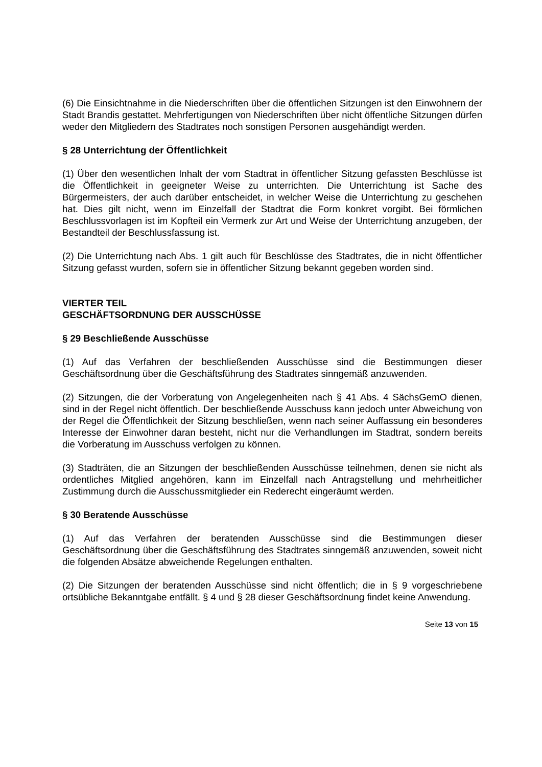(6) Die Einsichtnahme in die Niederschriften über die öffentlichen Sitzungen ist den Einwohnern der Stadt Brandis gestattet. Mehrfertigungen von Niederschriften über nicht öffentliche Sitzungen dürfen weder den Mitgliedern des Stadtrates noch sonstigen Personen ausgehändigt werden.
§ 28 Unterrichtung der Öffentlichkeit
(1) Über den wesentlichen Inhalt der vom Stadtrat in öffentlicher Sitzung gefassten Beschlüsse ist die Öffentlichkeit in geeigneter Weise zu unterrichten. Die Unterrichtung ist Sache des Bürgermeisters, der auch darüber entscheidet, in welcher Weise die Unterrichtung zu geschehen hat. Dies gilt nicht, wenn im Einzelfall der Stadtrat die Form konkret vorgibt. Bei förmlichen Beschlussvorlagen ist im Kopfteil ein Vermerk zur Art und Weise der Unterrichtung anzugeben, der Bestandteil der Beschlussfassung ist.
(2) Die Unterrichtung nach Abs. 1 gilt auch für Beschlüsse des Stadtrates, die in nicht öffentlicher Sitzung gefasst wurden, sofern sie in öffentlicher Sitzung bekannt gegeben worden sind.
VIERTER TEIL
GESCHÄFTSORDNUNG DER AUSSCHÜSSE
§ 29 Beschließende Ausschüsse
(1) Auf das Verfahren der beschließenden Ausschüsse sind die Bestimmungen dieser Geschäftsordnung über die Geschäftsführung des Stadtrates sinngemäß anzuwenden.
(2) Sitzungen, die der Vorberatung von Angelegenheiten nach § 41 Abs. 4 SächsGemO dienen, sind in der Regel nicht öffentlich. Der beschließende Ausschuss kann jedoch unter Abweichung von der Regel die Öffentlichkeit der Sitzung beschließen, wenn nach seiner Auffassung ein besonderes Interesse der Einwohner daran besteht, nicht nur die Verhandlungen im Stadtrat, sondern bereits die Vorberatung im Ausschuss verfolgen zu können.
(3) Stadträten, die an Sitzungen der beschließenden Ausschüsse teilnehmen, denen sie nicht als ordentliches Mitglied angehören, kann im Einzelfall nach Antragstellung und mehrheitlicher Zustimmung durch die Ausschussmitglieder ein Rederecht eingeräumt werden.
§ 30 Beratende Ausschüsse
(1) Auf das Verfahren der beratenden Ausschüsse sind die Bestimmungen dieser Geschäftsordnung über die Geschäftsführung des Stadtrates sinngemäß anzuwenden, soweit nicht die folgenden Absätze abweichende Regelungen enthalten.
(2) Die Sitzungen der beratenden Ausschüsse sind nicht öffentlich; die in § 9 vorgeschriebene ortsübliche Bekanntgabe entfällt. § 4 und § 28 dieser Geschäftsordnung findet keine Anwendung.
Seite 13 von 15